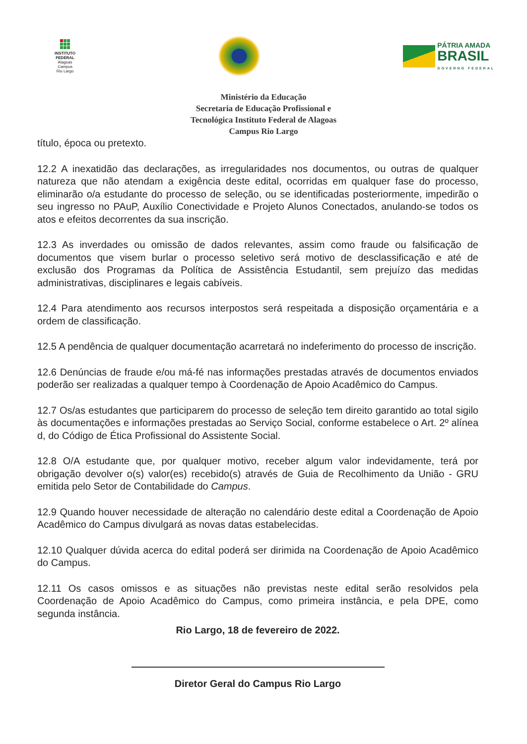INSTITUTO
FEDERAL
Alagoas
Campus
Rio Largo
PÁTRIA AMADA
BRASIL
GOVERNO FEDERAL
Ministério da Educação
Secretaria de Educação Profissional e
Tecnológica Instituto Federal de Alagoas
Campus Rio Largo
título, época ou pretexto.
12.2 A inexatidão das declarações, as irregularidades nos documentos, ou outras de qualquer natureza que não atendam a exigência deste edital, ocorridas em qualquer fase do processo, eliminarão o/a estudante do processo de seleção, ou se identificadas posteriormente, impedirão o seu ingresso no PAuP, Auxílio Conectividade e Projeto Alunos Conectados, anulando-se todos os atos e efeitos decorrentes da sua inscrição.
12.3 As inverdades ou omissão de dados relevantes, assim como fraude ou falsificação de documentos que visem burlar o processo seletivo será motivo de desclassificação e até de exclusão dos Programas da Política de Assistência Estudantil, sem prejuízo das medidas administrativas, disciplinares e legais cabíveis.
12.4 Para atendimento aos recursos interpostos será respeitada a disposição orçamentária e a ordem de classificação.
12.5 A pendência de qualquer documentação acarretará no indeferimento do processo de inscrição.
12.6 Denúncias de fraude e/ou má-fé nas informações prestadas através de documentos enviados poderão ser realizadas a qualquer tempo à Coordenação de Apoio Acadêmico do Campus.
12.7 Os/as estudantes que participarem do processo de seleção tem direito garantido ao total sigilo às documentações e informações prestadas ao Serviço Social, conforme estabelece o Art. 2º alínea d, do Código de Ética Profissional do Assistente Social.
12.8 O/A estudante que, por qualquer motivo, receber algum valor indevidamente, terá por obrigação devolver o(s) valor(es) recebido(s) através de Guia de Recolhimento da União - GRU emitida pelo Setor de Contabilidade do Campus.
12.9 Quando houver necessidade de alteração no calendário deste edital a Coordenação de Apoio Acadêmico do Campus divulgará as novas datas estabelecidas.
12.10 Qualquer dúvida acerca do edital poderá ser dirimida na Coordenação de Apoio Acadêmico do Campus.
12.11 Os casos omissos e as situações não previstas neste edital serão resolvidos pela Coordenação de Apoio Acadêmico do Campus, como primeira instância, e pela DPE, como segunda instância.
Rio Largo, 18 de fevereiro de 2022.
Diretor Geral do Campus Rio Largo